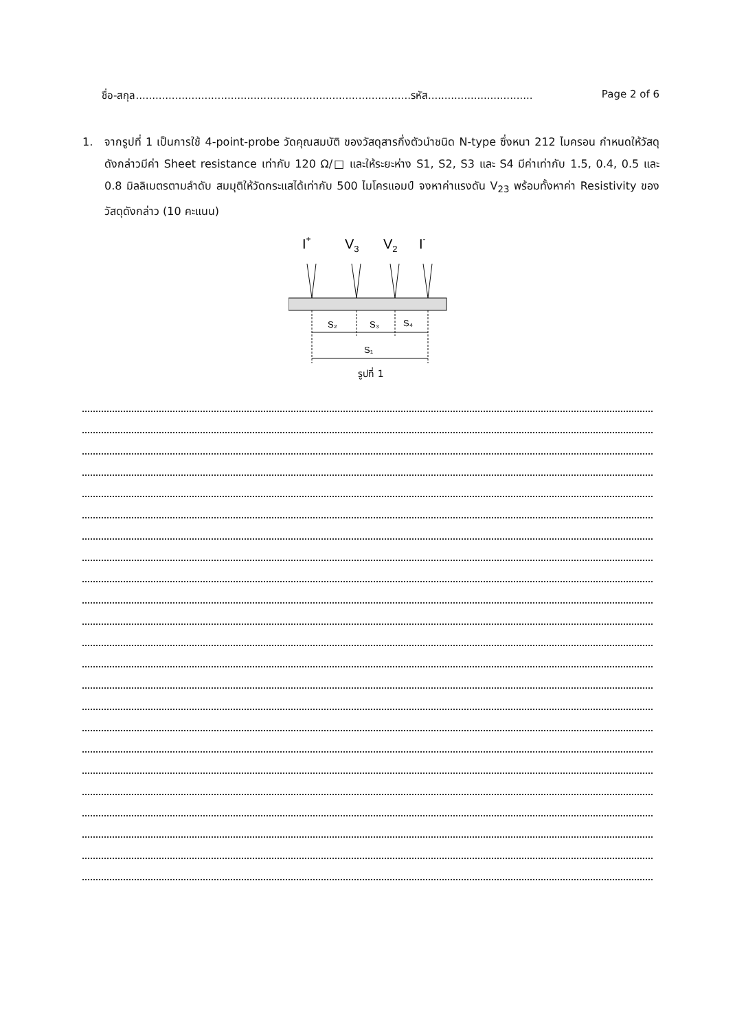ชื่อ-สกุล....................................................................................รหัส................................ Page 2 of 6
1. จากรูปที่ 1 เป็นการใช้ 4-point-probe วัดคุณสมบัติ ของวัสดุสารกึ่งตัวนำชนิด N-type ซึ่งหนา 212 ไมครอน กำหนดให้วัสดุดังกล่าวมีค่า Sheet resistance เท่ากับ 120 Ω/□ และให้ระยะห่าง S1, S2, S3 และ S4 มีค่าเท่ากับ 1.5, 0.4, 0.5 และ 0.8 มิลลิเมตรตามลำดับ สมมุติให้วัดกระแสได้เท่ากับ 500 ไมโครแอมป์ จงหาค่าแรงดัน V<sub>23</sub> พร้อมทั้งหาค่า Resistivity ของวัสดุดังกล่าว (10 คะแนน)
I+
V3
V2
I-
S₂
S₃
S₄
S₁
รูปที่ 1